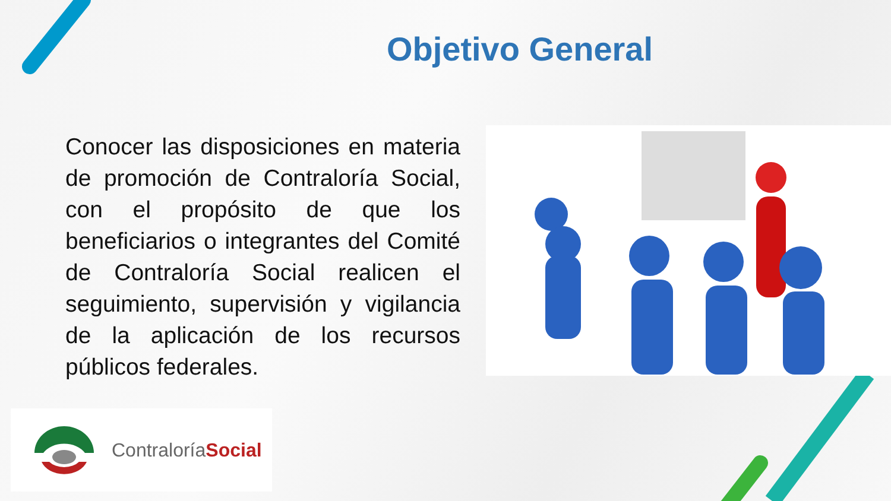Objetivo General
Conocer las disposiciones en materia de promoción de Contraloría Social, con el propósito de que los beneficiarios o integrantes del Comité de Contraloría Social realicen el seguimiento, supervisión y vigilancia de la aplicación de los recursos públicos federales.
ContraloríaSocial